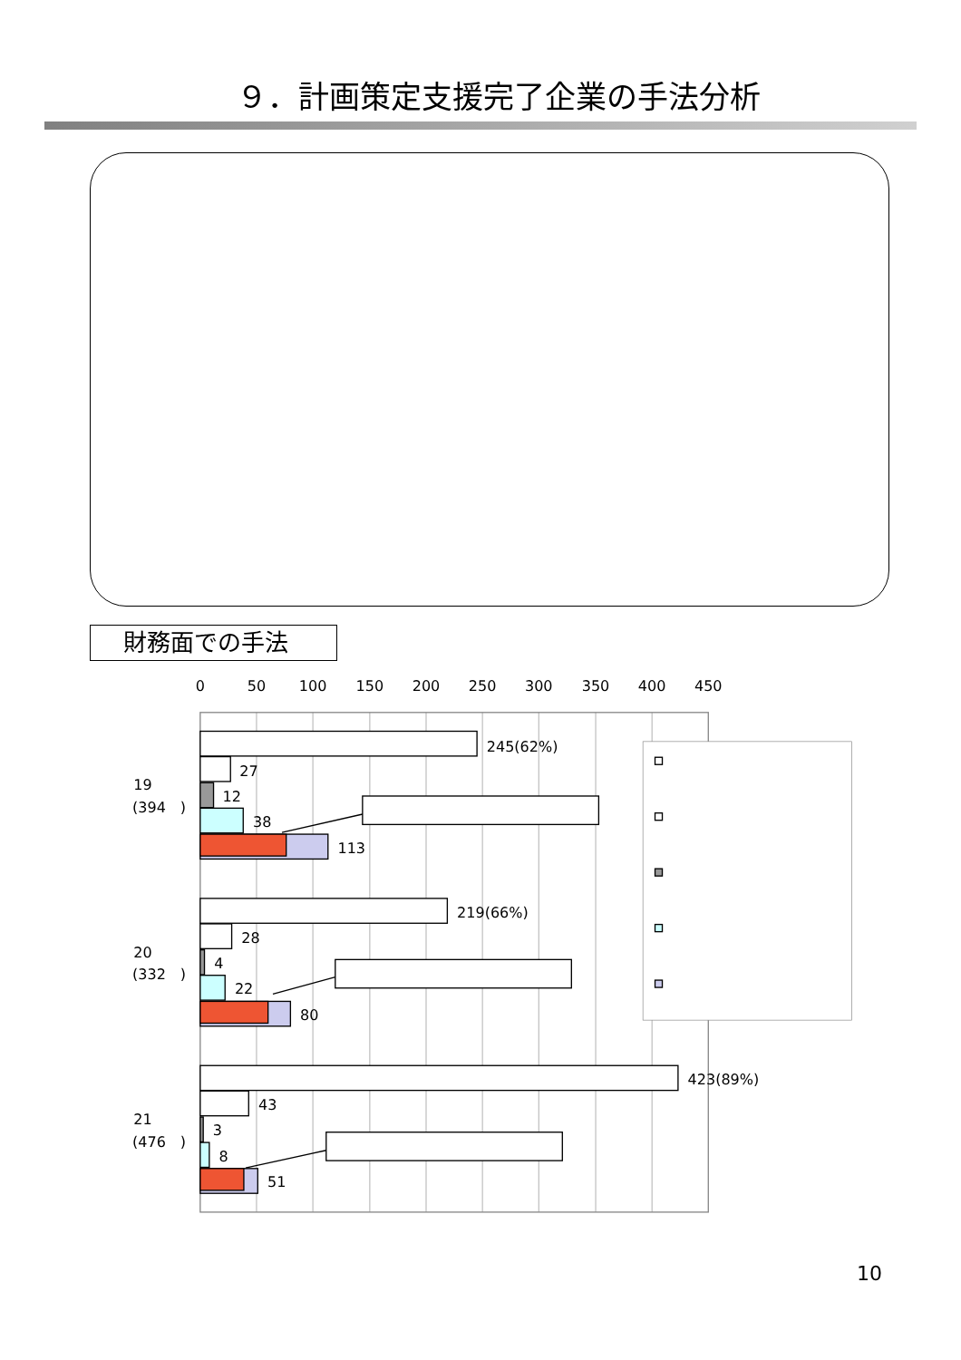９．計画策定支援完了企業の手法分析
財務面での手法
0
50
100
150
200
250
300
350
400
450
245(62%)
27
12
38
113
219(66%)
28
4
22
80
423(89%)
43
3
8
51
19
(394　)
20
(332　)
21
(476　)
10